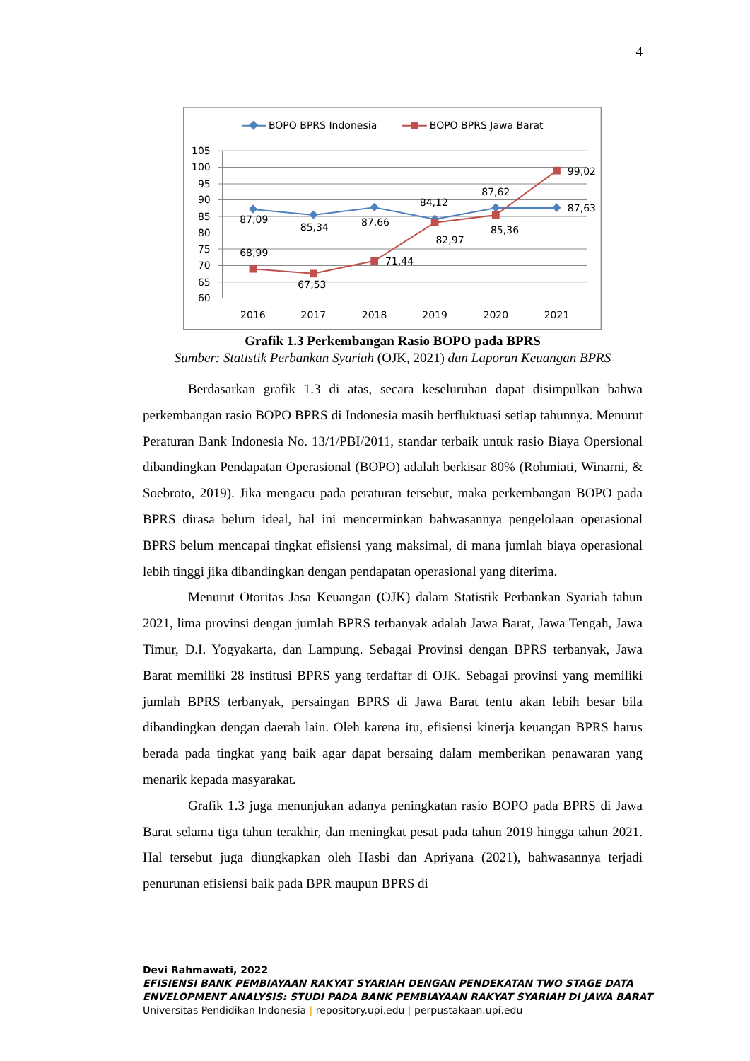4
BOPO BPRS Indonesia
BOPO BPRS Jawa Barat
105
100
95
90
85
80
75
70
65
60
2016
2017
2018
2019
2020
2021
87,09
85,34
87,66
84,12
87,62
87,63
68,99
67,53
71,44
82,97
85,36
99,02
Grafik 1.3 Perkembangan Rasio BOPO pada BPRS
Sumber: Statistik Perbankan Syariah (OJK, 2021) dan Laporan Keuangan BPRS
Berdasarkan grafik 1.3 di atas, secara keseluruhan dapat disimpulkan bahwa perkembangan rasio BOPO BPRS di Indonesia masih berfluktuasi setiap tahunnya. Menurut Peraturan Bank Indonesia No. 13/1/PBI/2011, standar terbaik untuk rasio Biaya Opersional dibandingkan Pendapatan Operasional (BOPO) adalah berkisar 80% (Rohmiati, Winarni, & Soebroto, 2019). Jika mengacu pada peraturan tersebut, maka perkembangan BOPO pada BPRS dirasa belum ideal, hal ini mencerminkan bahwasannya pengelolaan operasional BPRS belum mencapai tingkat efisiensi yang maksimal, di mana jumlah biaya operasional lebih tinggi jika dibandingkan dengan pendapatan operasional yang diterima.
Menurut Otoritas Jasa Keuangan (OJK) dalam Statistik Perbankan Syariah tahun 2021, lima provinsi dengan jumlah BPRS terbanyak adalah Jawa Barat, Jawa Tengah, Jawa Timur, D.I. Yogyakarta, dan Lampung. Sebagai Provinsi dengan BPRS terbanyak, Jawa Barat memiliki 28 institusi BPRS yang terdaftar di OJK. Sebagai provinsi yang memiliki jumlah BPRS terbanyak, persaingan BPRS di Jawa Barat tentu akan lebih besar bila dibandingkan dengan daerah lain. Oleh karena itu, efisiensi kinerja keuangan BPRS harus berada pada tingkat yang baik agar dapat bersaing dalam memberikan penawaran yang menarik kepada masyarakat.
Grafik 1.3 juga menunjukan adanya peningkatan rasio BOPO pada BPRS di Jawa Barat selama tiga tahun terakhir, dan meningkat pesat pada tahun 2019 hingga tahun 2021. Hal tersebut juga diungkapkan oleh Hasbi dan Apriyana (2021), bahwasannya terjadi penurunan efisiensi baik pada BPR maupun BPRS di
Devi Rahmawati, 2022
EFISIENSI BANK PEMBIAYAAN RAKYAT SYARIAH DENGAN PENDEKATAN TWO STAGE DATA
ENVELOPMENT ANALYSIS: STUDI PADA BANK PEMBIAYAAN RAKYAT SYARIAH DI JAWA BARAT
Universitas Pendidikan Indonesia | repository.upi.edu | perpustakaan.upi.edu